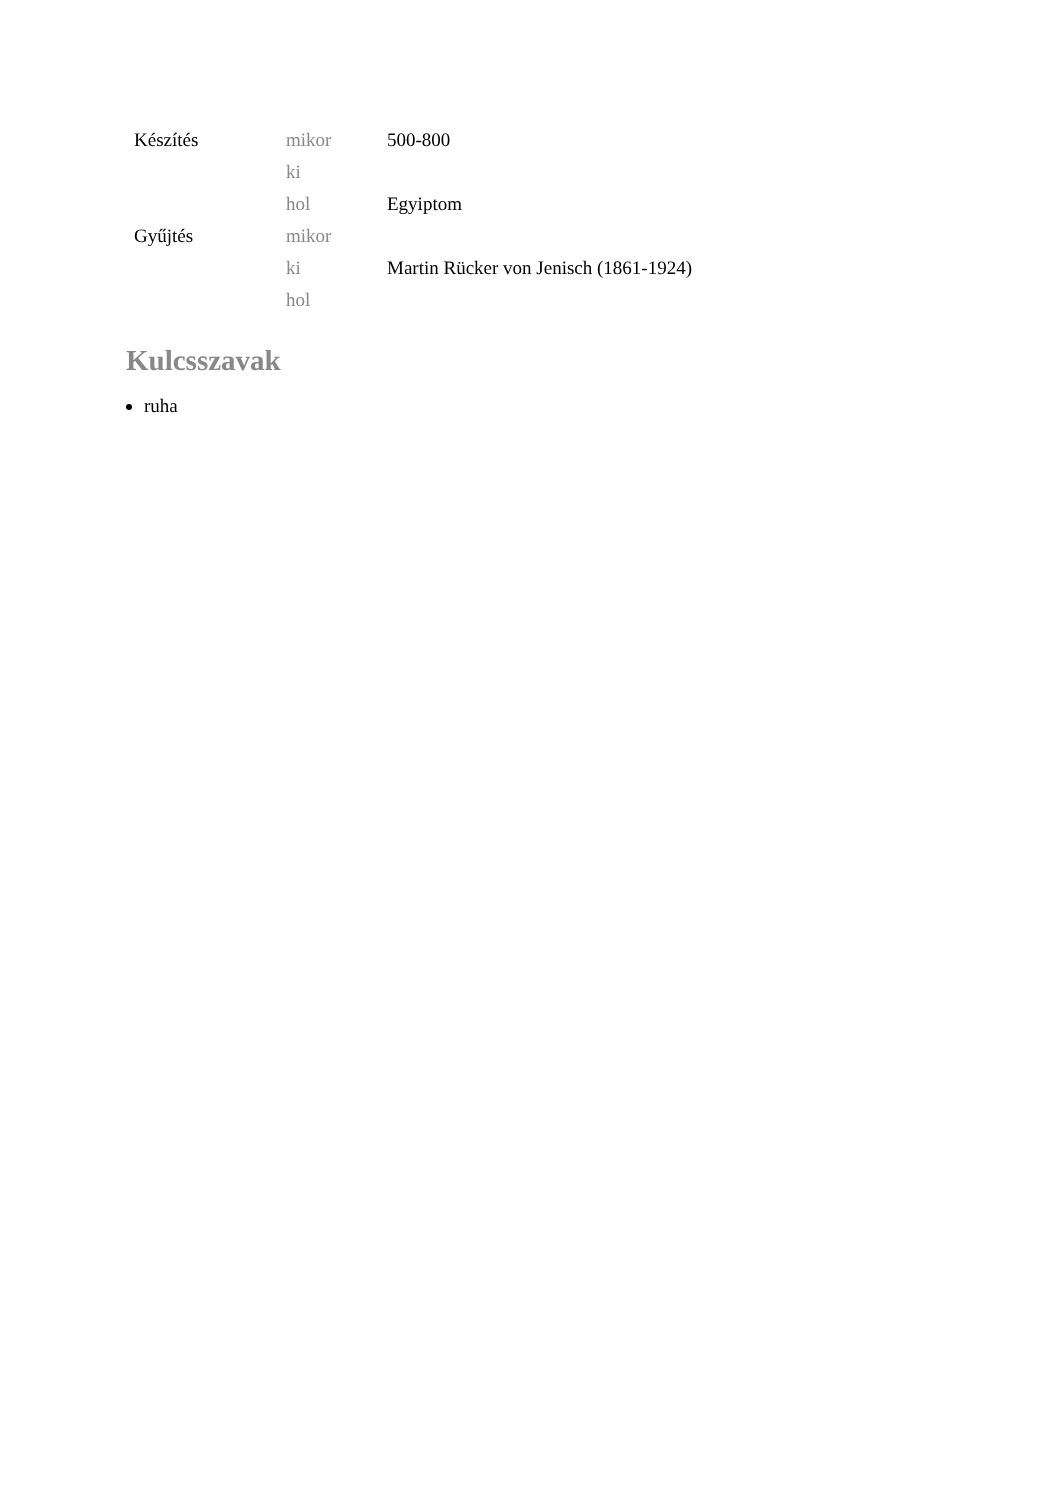| Készítés | mikor | 500-800 |
| | ki | |
| | hol | Egyiptom |
| Gyűjtés | mikor | |
| | ki | Martin Rücker von Jenisch (1861-1924) |
| | hol | |
Kulcsszavak
ruha